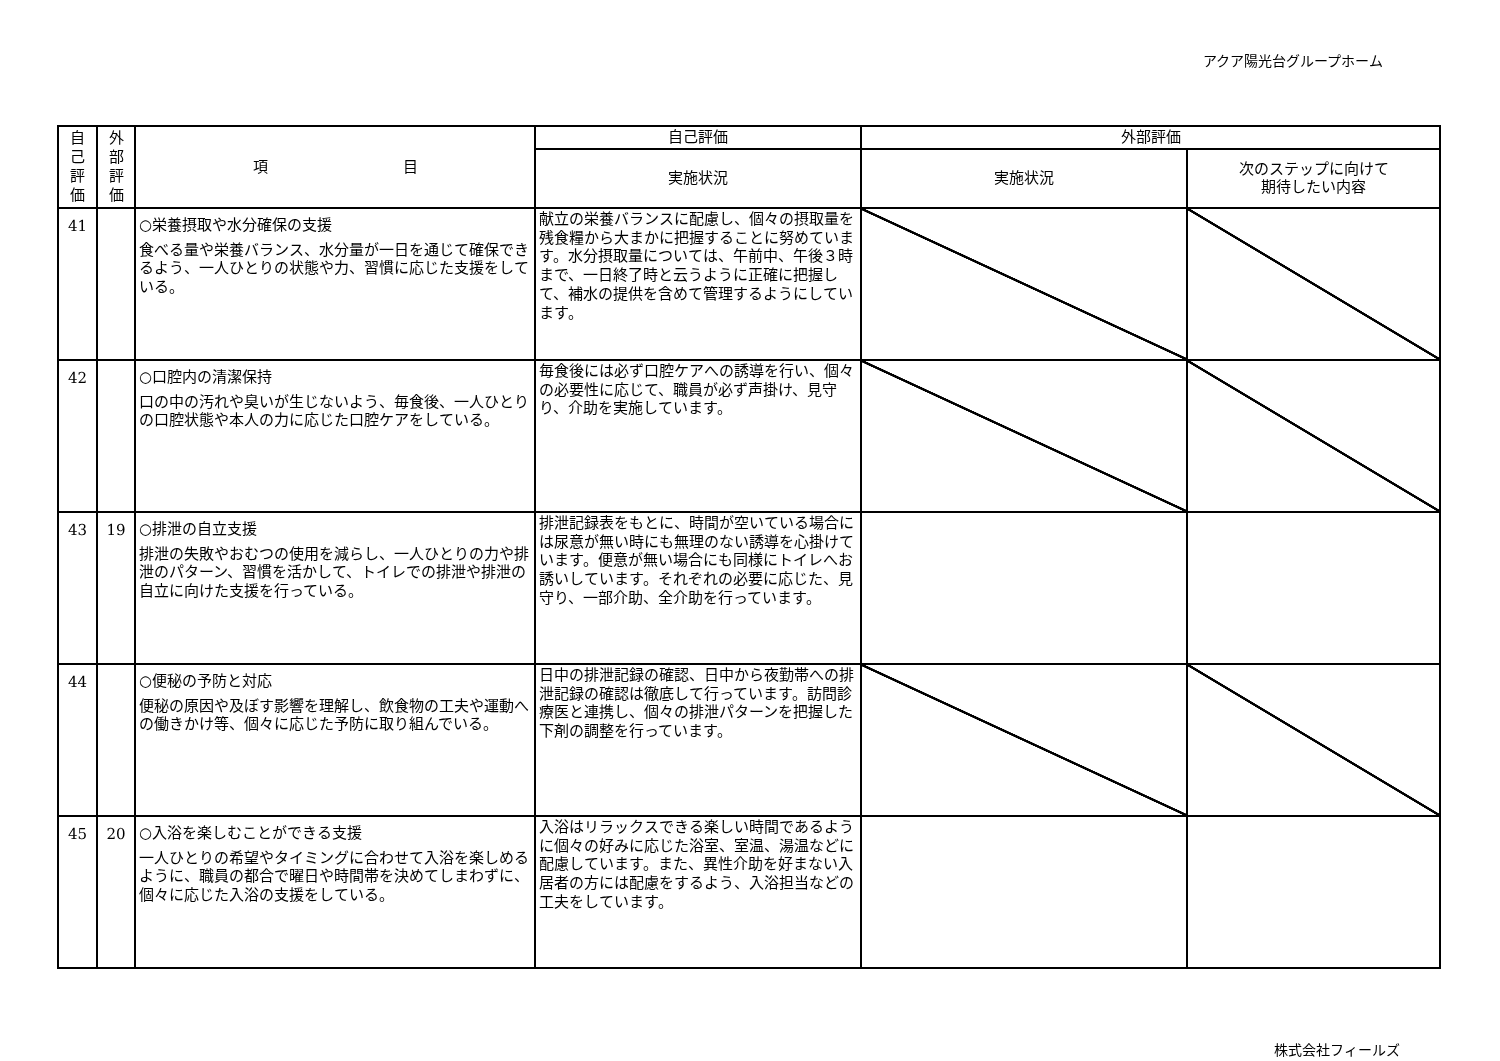アクア陽光台グループホーム
| 自 己 評 価 | 外 部 評 価 | 項 目 | 自己評価 | 外部評価 | |
| --- | --- | --- | --- | --- | --- |
| | | | 実施状況 | 実施状況 | 次のステップに向けて 期待したい内容 |
| 41 | | ○栄養摂取や水分確保の支援 食べる量や栄養バランス、水分量が一日を通じて確保できるよう、一人ひとりの状態や力、習慣に応じた支援をしている。 | 献立の栄養バランスに配慮し、個々の摂取量を残食糧から大まかに把握することに努めています。水分摂取量については、午前中、午後３時まで、一日終了時と云うように正確に把握して、補水の提供を含めて管理するようにしています。 | | |
| 42 | | ○口腔内の清潔保持 口の中の汚れや臭いが生じないよう、毎食後、一人ひとりの口腔状態や本人の力に応じた口腔ケアをしている。 | 毎食後には必ず口腔ケアへの誘導を行い、個々の必要性に応じて、職員が必ず声掛け、見守り、介助を実施しています。 | | |
| 43 | 19 | ○排泄の自立支援 排泄の失敗やおむつの使用を減らし、一人ひとりの力や排泄のパターン、習慣を活かして、トイレでの排泄や排泄の自立に向けた支援を行っている。 | 排泄記録表をもとに、時間が空いている場合には尿意が無い時にも無理のない誘導を心掛けています。便意が無い場合にも同様にトイレへお誘いしています。それぞれの必要に応じた、見守り、一部介助、全介助を行っています。 | | |
| 44 | | ○便秘の予防と対応 便秘の原因や及ぼす影響を理解し、飲食物の工夫や運動への働きかけ等、個々に応じた予防に取り組んでいる。 | 日中の排泄記録の確認、日中から夜勤帯への排泄記録の確認は徹底して行っています。訪問診療医と連携し、個々の排泄パターンを把握した下剤の調整を行っています。 | | |
| 45 | 20 | ○入浴を楽しむことができる支援 一人ひとりの希望やタイミングに合わせて入浴を楽しめるように、職員の都合で曜日や時間帯を決めてしまわずに、個々に応じた入浴の支援をしている。 | 入浴はリラックスできる楽しい時間であるように個々の好みに応じた浴室、室温、湯温などに配慮しています。また、異性介助を好まない入居者の方には配慮をするよう、入浴担当などの工夫をしています。 | | |
株式会社フィールズ